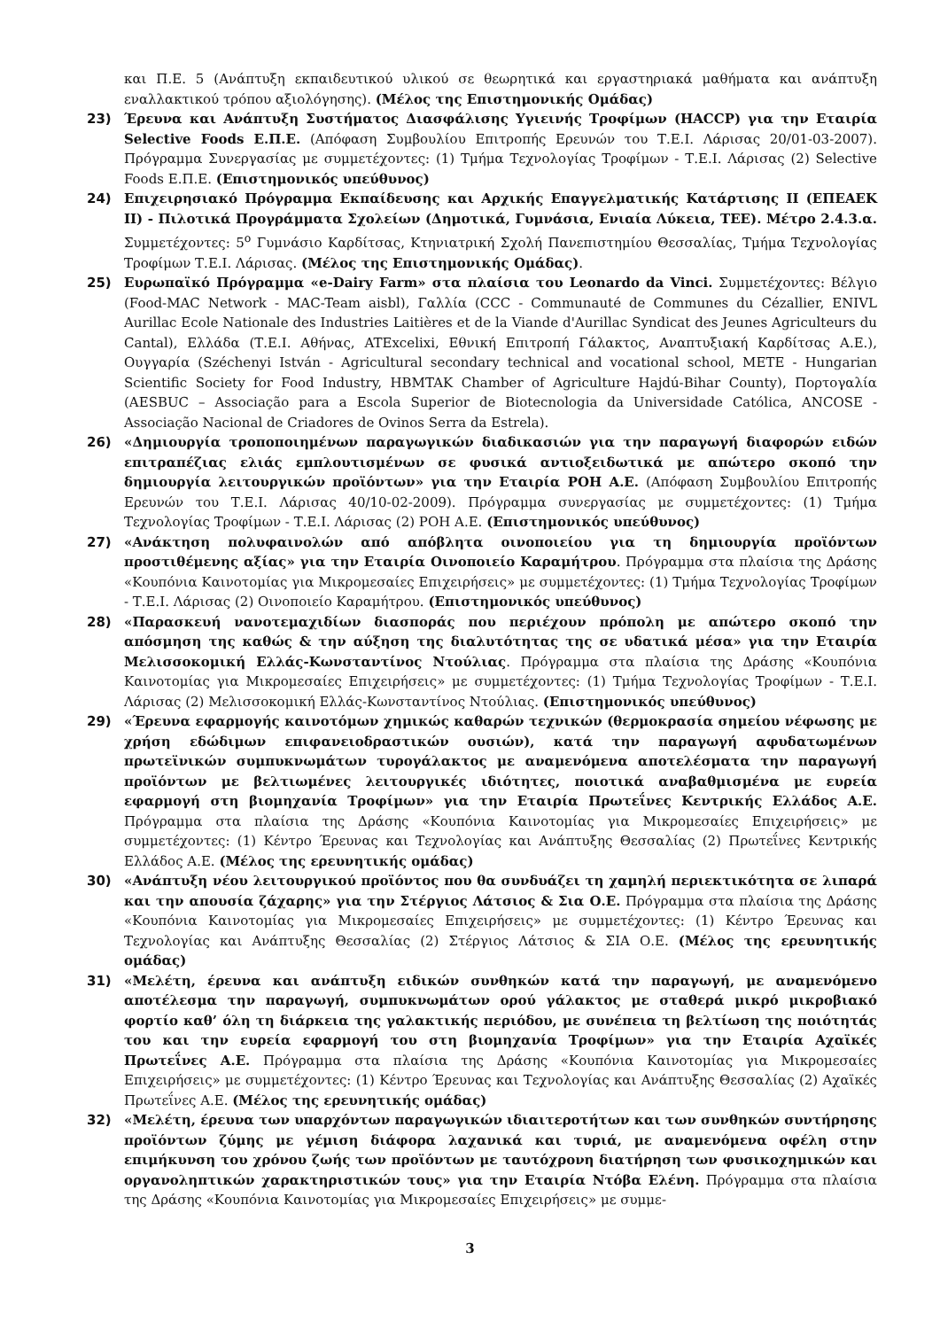και Π.Ε. 5 (Ανάπτυξη εκπαιδευτικού υλικού σε θεωρητικά και εργαστηριακά μαθήματα και ανάπτυξη εναλλακτικού τρόπου αξιολόγησης). (Μέλος της Επιστημονικής Ομάδας)
23) Έρευνα και Ανάπτυξη Συστήματος Διασφάλισης Υγιεινής Τροφίμων (HACCP) για την Εταιρία Selective Foods Ε.Π.Ε. (Απόφαση Συμβουλίου Επιτροπής Ερευνών του Τ.Ε.Ι. Λάρισας 20/01-03-2007). Πρόγραμμα Συνεργασίας με συμμετέχοντες: (1) Τμήμα Τεχνολογίας Τροφίμων - Τ.Ε.Ι. Λάρισας (2) Selective Foods Ε.Π.Ε. (Επιστημονικός υπεύθυνος)
24) Επιχειρησιακό Πρόγραμμα Εκπαίδευσης και Αρχικής Επαγγελματικής Κατάρτισης ΙΙ (ΕΠΕΑΕΚ ΙΙ) - Πιλοτικά Προγράμματα Σχολείων (Δημοτικά, Γυμνάσια, Ενιαία Λύκεια, ΤΕΕ). Μέτρο 2.4.3.α. Συμμετέχοντες: 5<sup>ο</sup> Γυμνάσιο Καρδίτσας, Κτηνιατρική Σχολή Πανεπιστημίου Θεσσαλίας, Τμήμα Τεχνολογίας Τροφίμων Τ.Ε.Ι. Λάρισας. (Μέλος της Επιστημονικής Ομάδας).
25) Ευρωπαϊκό Πρόγραμμα «e-Dairy Farm» στα πλαίσια του Leonardo da Vinci. Συμμετέχοντες: Βέλγιο (Food-MAC Network - MAC-Team aisbl), Γαλλία (CCC - Communauté de Communes du Cézallier, ENIVL Aurillac Ecole Nationale des Industries Laitières et de la Viande d'Aurillac Syndicat des Jeunes Agriculteurs du Cantal), Ελλάδα (Τ.Ε.Ι. Αθήνας, ATExcelixi, Εθνική Επιτροπή Γάλακτος, Αναπτυξιακή Καρδίτσας Α.Ε.), Ουγγαρία (Széchenyi István - Agricultural secondary technical and vocational school, METE - Hungarian Scientific Society for Food Industry, HBMTAK Chamber of Agriculture Hajdú-Bihar County), Πορτογαλία (AESBUC – Associação para a Escola Superior de Biotecnologia da Universidade Católica, ANCOSE - Associação Nacional de Criadores de Ovinos Serra da Estrela).
26) «Δημιουργία τροποποιημένων παραγωγικών διαδικασιών για την παραγωγή διαφορών ειδών επιτραπέζιας ελιάς εμπλουτισμένων σε φυσικά αντιοξειδωτικά με απώτερο σκοπό την δημιουργία λειτουργικών προϊόντων» για την Εταιρία ΡΟΗ Α.Ε. (Απόφαση Συμβουλίου Επιτροπής Ερευνών του Τ.Ε.Ι. Λάρισας 40/10-02-2009). Πρόγραμμα συνεργασίας με συμμετέχοντες: (1) Τμήμα Τεχνολογίας Τροφίμων - Τ.Ε.Ι. Λάρισας (2) ΡΟΗ Α.Ε. (Επιστημονικός υπεύθυνος)
27) «Ανάκτηση πολυφαινολών από απόβλητα οινοποιείου για τη δημιουργία προϊόντων προστιθέμενης αξίας» για την Εταιρία Οινοποιείο Καραμήτρου. Πρόγραμμα στα πλαίσια της Δράσης «Κουπόνια Καινοτομίας για Μικρομεσαίες Επιχειρήσεις» με συμμετέχοντες: (1) Τμήμα Τεχνολογίας Τροφίμων - Τ.Ε.Ι. Λάρισας (2) Οινοποιείο Καραμήτρου. (Επιστημονικός υπεύθυνος)
28) «Παρασκευή νανοτεμαχιδίων διασποράς που περιέχουν πρόπολη με απώτερο σκοπό την απόσμηση της καθώς & την αύξηση της διαλυτότητας της σε υδατικά μέσα» για την Εταιρία Μελισσοκομική Ελλάς-Κωνσταντίνος Ντούλιας. Πρόγραμμα στα πλαίσια της Δράσης «Κουπόνια Καινοτομίας για Μικρομεσαίες Επιχειρήσεις» με συμμετέχοντες: (1) Τμήμα Τεχνολογίας Τροφίμων - Τ.Ε.Ι. Λάρισας (2) Μελισσοκομική Ελλάς-Κωνσταντίνος Ντούλιας. (Επιστημονικός υπεύθυνος)
29) «Έρευνα εφαρμογής καινοτόμων χημικώς καθαρών τεχνικών (θερμοκρασία σημείου νέφωσης με χρήση εδώδιμων επιφανειοδραστικών ουσιών), κατά την παραγωγή αφυδατωμένων πρωτεϊνικών συμπυκνωμάτων τυρογάλακτος με αναμενόμενα αποτελέσματα την παραγωγή προϊόντων με βελτιωμένες λειτουργικές ιδιότητες, ποιοτικά αναβαθμισμένα με ευρεία εφαρμογή στη βιομηχανία Τροφίμων» για την Εταιρία Πρωτεΐνες Κεντρικής Ελλάδος Α.Ε. Πρόγραμμα στα πλαίσια της Δράσης «Κουπόνια Καινοτομίας για Μικρομεσαίες Επιχειρήσεις» με συμμετέχοντες: (1) Κέντρο Έρευνας και Τεχνολογίας και Ανάπτυξης Θεσσαλίας (2) Πρωτεΐνες Κεντρικής Ελλάδος Α.Ε. (Μέλος της ερευνητικής ομάδας)
30) «Ανάπτυξη νέου λειτουργικού προϊόντος που θα συνδυάζει τη χαμηλή περιεκτικότητα σε λιπαρά και την απουσία ζάχαρης» για την Στέργιος Λάτσιος & Σια Ο.Ε. Πρόγραμμα στα πλαίσια της Δράσης «Κουπόνια Καινοτομίας για Μικρομεσαίες Επιχειρήσεις» με συμμετέχοντες: (1) Κέντρο Έρευνας και Τεχνολογίας και Ανάπτυξης Θεσσαλίας (2) Στέργιος Λάτσιος & ΣΙΑ Ο.Ε. (Μέλος της ερευνητικής ομάδας)
31) «Μελέτη, έρευνα και ανάπτυξη ειδικών συνθηκών κατά την παραγωγή, με αναμενόμενο αποτέλεσμα την παραγωγή, συμπυκνωμάτων ορού γάλακτος με σταθερά μικρό μικροβιακό φορτίο καθ’ όλη τη διάρκεια της γαλακτικής περιόδου, με συνέπεια τη βελτίωση της ποιότητάς του και την ευρεία εφαρμογή του στη βιομηχανία Τροφίμων» για την Εταιρία Αχαϊκές Πρωτεΐνες Α.Ε. Πρόγραμμα στα πλαίσια της Δράσης «Κουπόνια Καινοτομίας για Μικρομεσαίες Επιχειρήσεις» με συμμετέχοντες: (1) Κέντρο Έρευνας και Τεχνολογίας και Ανάπτυξης Θεσσαλίας (2) Αχαϊκές Πρωτεΐνες Α.Ε. (Μέλος της ερευνητικής ομάδας)
32) «Μελέτη, έρευνα των υπαρχόντων παραγωγικών ιδιαιτεροτήτων και των συνθηκών συντήρησης προϊόντων ζύμης με γέμιση διάφορα λαχανικά και τυριά, με αναμενόμενα οφέλη στην επιμήκυνση του χρόνου ζωής των προϊόντων με ταυτόχρονη διατήρηση των φυσικοχημικών και οργανοληπτικών χαρακτηριστικών τους» για την Εταιρία Ντόβα Ελένη. Πρόγραμμα στα πλαίσια της Δράσης «Κουπόνια Καινοτομίας για Μικρομεσαίες Επιχειρήσεις» με συμμε-
3